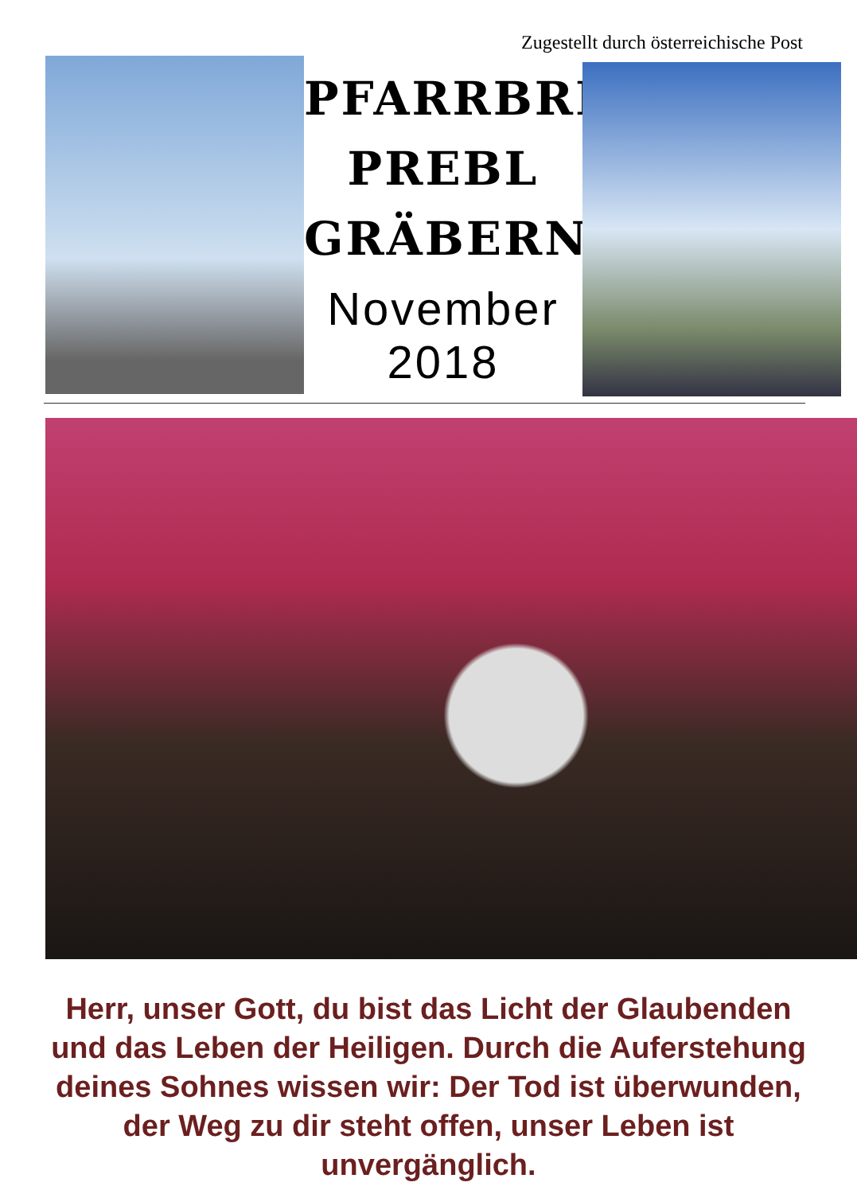Zugestellt durch österreichische Post
PFARRBRIEF
PREBL
GRÄBERN
November 2018
Herr, unser Gott, du bist das Licht der Glaubenden und das Leben der Heiligen. Durch die Auferstehung deines Sohnes wissen wir: Der Tod ist überwunden, der Weg zu dir steht offen, unser Leben ist unvergänglich.